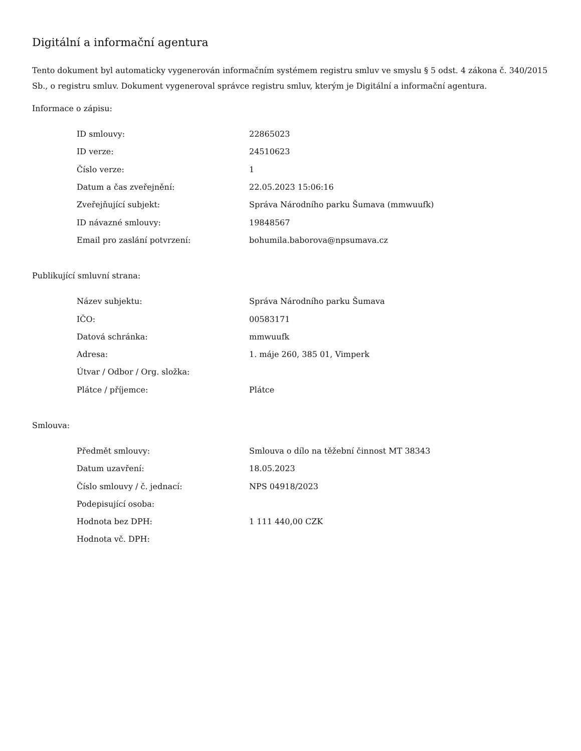Digitální a informační agentura
Tento dokument byl automaticky vygenerován informačním systémem registru smluv ve smyslu § 5 odst. 4 zákona č. 340/2015 Sb., o registru smluv. Dokument vygeneroval správce registru smluv, kterým je Digitální a informační agentura.
Informace o zápisu:
| ID smlouvy: | 22865023 |
| ID verze: | 24510623 |
| Číslo verze: | 1 |
| Datum a čas zveřejnění: | 22.05.2023 15:06:16 |
| Zveřejňující subjekt: | Správa Národního parku Šumava (mmwuufk) |
| ID návazné smlouvy: | 19848567 |
| Email pro zaslání potvrzení: | bohumila.baborova@npsumava.cz |
Publikující smluvní strana:
| Název subjektu: | Správa Národního parku Šumava |
| IČO: | 00583171 |
| Datová schránka: | mmwuufk |
| Adresa: | 1. máje 260, 385 01, Vimperk |
| Útvar / Odbor / Org. složka: | |
| Plátce / příjemce: | Plátce |
Smlouva:
| Předmět smlouvy: | Smlouva o dílo na těžební činnost MT 38343 |
| Datum uzavření: | 18.05.2023 |
| Číslo smlouvy / č. jednací: | NPS 04918/2023 |
| Podepisující osoba: | |
| Hodnota bez DPH: | 1 111 440,00 CZK |
| Hodnota vč. DPH: | |